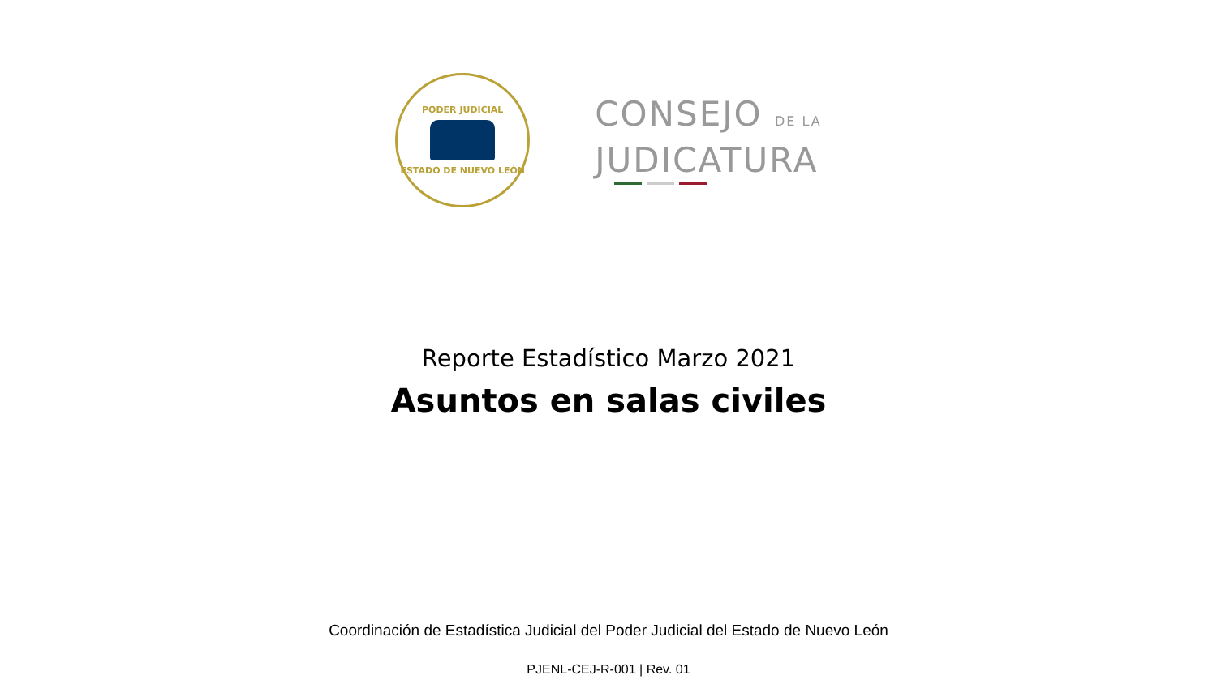PODER JUDICIAL
ESTADO DE NUEVO LEÓN
CONSEJO DE LA
JUDICATURA
Reporte Estadístico Marzo 2021
Asuntos en salas civiles
Coordinación de Estadística Judicial del Poder Judicial del Estado de Nuevo León
PJENL-CEJ-R-001 | Rev. 01